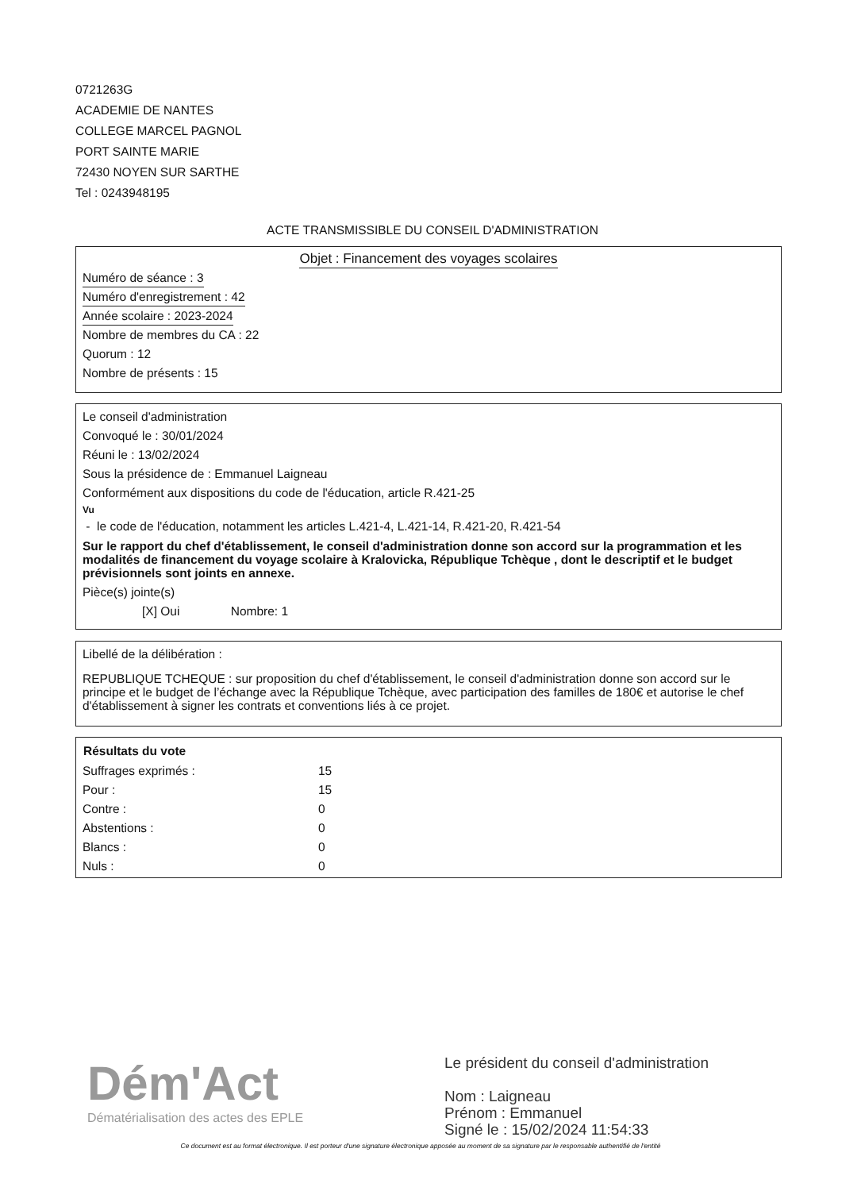0721263G
ACADEMIE DE NANTES
COLLEGE MARCEL PAGNOL
PORT SAINTE MARIE
72430 NOYEN SUR SARTHE
Tel : 0243948195
ACTE TRANSMISSIBLE DU CONSEIL D'ADMINISTRATION
Objet : Financement des voyages scolaires
Numéro de séance : 3
Numéro d'enregistrement : 42
Année scolaire : 2023-2024
Nombre de membres du CA : 22
Quorum : 12
Nombre de présents : 15
Le conseil d'administration
Convoqué le : 30/01/2024
Réuni le : 13/02/2024
Sous la présidence de : Emmanuel Laigneau
Conformément aux dispositions du code de l'éducation, article R.421-25
Vu
- le code de l'éducation, notamment les articles L.421-4, L.421-14, R.421-20, R.421-54
Sur le rapport du chef d'établissement, le conseil d'administration donne son accord sur la programmation et les modalités de financement du voyage scolaire à Kralovicka, République Tchèque , dont le descriptif et le budget prévisionnels sont joints en annexe.
Pièce(s) jointe(s)
[X] Oui Nombre: 1
Libellé de la délibération :
REPUBLIQUE TCHEQUE : sur proposition du chef d'établissement, le conseil d'administration donne son accord sur le principe et le budget de l’échange avec la République Tchèque, avec participation des familles de 180€ et autorise le chef d'établissement à signer les contrats et conventions liés à ce projet.
| Résultats du vote | |
| Suffrages exprimés : | 15 |
| Pour : | 15 |
| Contre : | 0 |
| Abstentions : | 0 |
| Blancs : | 0 |
| Nuls : | 0 |
Dém'Act
Dématérialisation des actes des EPLE
Le président du conseil d'administration
Nom : Laigneau
Prénom : Emmanuel
Signé le : 15/02/2024 11:54:33
Ce document est au format électronique. Il est porteur d'une signature électronique apposée au moment de sa signature par le responsable authentifié de l'entité